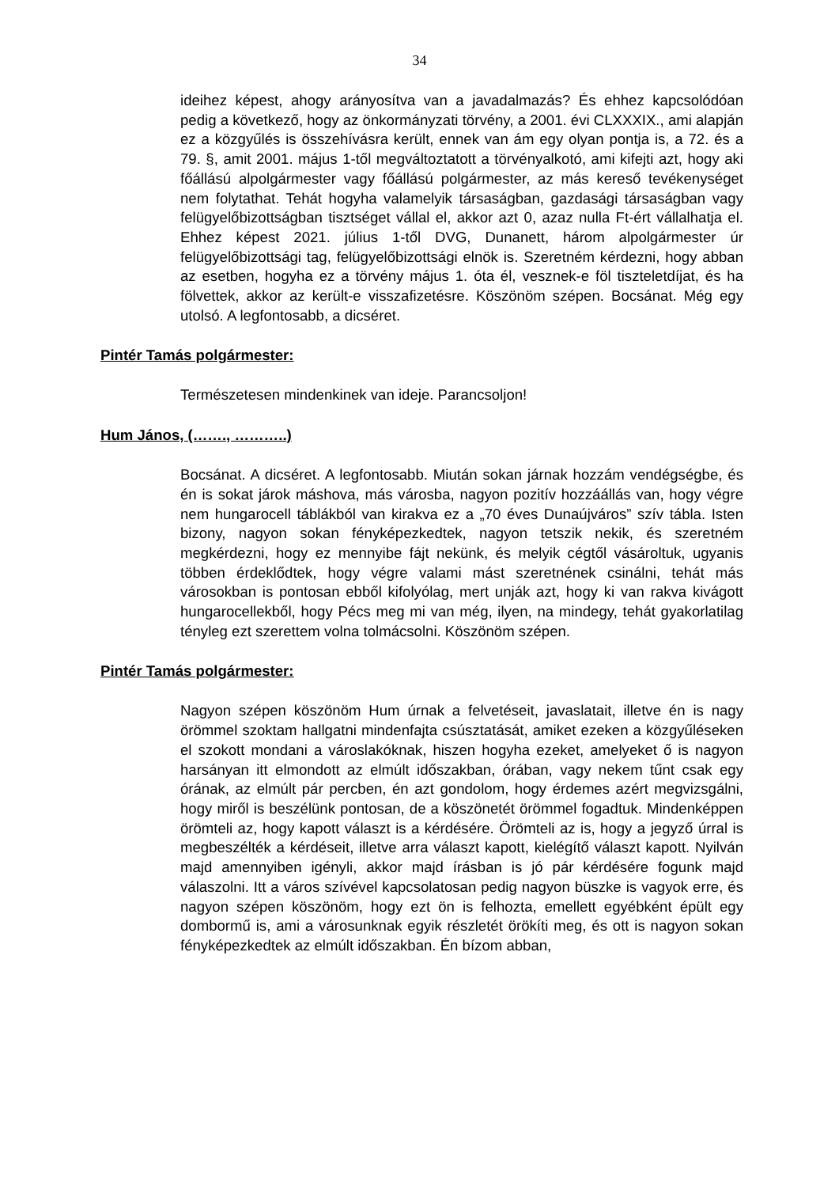34
ideihez képest, ahogy arányosítva van a javadalmazás? És ehhez kapcsolódóan pedig a következő, hogy az önkormányzati törvény, a 2001. évi CLXXXIX., ami alapján ez a közgyűlés is összehívásra került, ennek van ám egy olyan pontja is, a 72. és a 79. §, amit 2001. május 1-től megváltoztatott a törvényalkotó, ami kifejti azt, hogy aki főállású alpolgármester vagy főállású polgármester, az más kereső tevékenységet nem folytathat. Tehát hogyha valamelyik társaságban, gazdasági társaságban vagy felügyelőbizottságban tisztséget vállal el, akkor azt 0, azaz nulla Ft-ért vállalhatja el. Ehhez képest 2021. július 1-től DVG, Dunanett, három alpolgármester úr felügyelőbizottsági tag, felügyelőbizottsági elnök is. Szeretném kérdezni, hogy abban az esetben, hogyha ez a törvény május 1. óta él, vesznek-e föl tiszteletdíjat, és ha fölvettek, akkor az került-e visszafizetésre. Köszönöm szépen. Bocsánat. Még egy utolsó. A legfontosabb, a dicséret.
Pintér Tamás polgármester:
Természetesen mindenkinek van ideje. Parancsoljon!
Hum János, (……., ………..)
Bocsánat. A dicséret. A legfontosabb. Miután sokan járnak hozzám vendégségbe, és én is sokat járok máshova, más városba, nagyon pozitív hozzáállás van, hogy végre nem hungarocell táblákból van kirakva ez a „70 éves Dunaújváros” szív tábla. Isten bizony, nagyon sokan fényképezkedtek, nagyon tetszik nekik, és szeretném megkérdezni, hogy ez mennyibe fájt nekünk, és melyik cégtől vásároltuk, ugyanis többen érdeklődtek, hogy végre valami mást szeretnének csinálni, tehát más városokban is pontosan ebből kifolyólag, mert unják azt, hogy ki van rakva kivágott hungarocellekből, hogy Pécs meg mi van még, ilyen, na mindegy, tehát gyakorlatilag tényleg ezt szerettem volna tolmácsolni. Köszönöm szépen.
Pintér Tamás polgármester:
Nagyon szépen köszönöm Hum úrnak a felvetéseit, javaslatait, illetve én is nagy örömmel szoktam hallgatni mindenfajta csúsztatását, amiket ezeken a közgyűléseken el szokott mondani a városlakóknak, hiszen hogyha ezeket, amelyeket ő is nagyon harsányan itt elmondott az elmúlt időszakban, órában, vagy nekem tűnt csak egy órának, az elmúlt pár percben, én azt gondolom, hogy érdemes azért megvizsgálni, hogy miről is beszélünk pontosan, de a köszönetét örömmel fogadtuk. Mindenképpen örömteli az, hogy kapott választ is a kérdésére. Örömteli az is, hogy a jegyző úrral is megbeszélték a kérdéseit, illetve arra választ kapott, kielégítő választ kapott. Nyilván majd amennyiben igényli, akkor majd írásban is jó pár kérdésére fogunk majd válaszolni. Itt a város szívével kapcsolatosan pedig nagyon büszke is vagyok erre, és nagyon szépen köszönöm, hogy ezt ön is felhozta, emellett egyébként épült egy dombormű is, ami a városunknak egyik részletét örökíti meg, és ott is nagyon sokan fényképezkedtek az elmúlt időszakban. Én bízom abban,